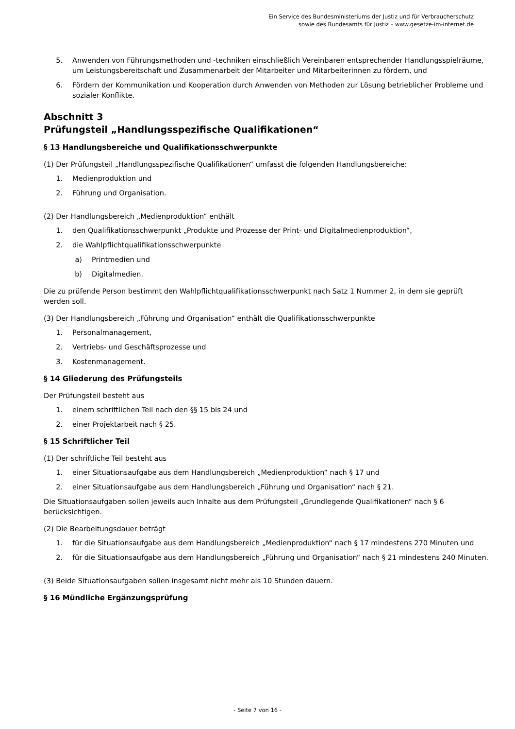Ein Service des Bundesministeriums der Justiz und für Verbraucherschutz
sowie des Bundesamts für Justiz – www.gesetze-im-internet.de
5. Anwenden von Führungsmethoden und -techniken einschließlich Vereinbaren entsprechender Handlungsspielräume, um Leistungsbereitschaft und Zusammenarbeit der Mitarbeiter und Mitarbeiterinnen zu fördern, und
6. Fördern der Kommunikation und Kooperation durch Anwenden von Methoden zur Lösung betrieblicher Probleme und sozialer Konflikte.
Abschnitt 3
Prüfungsteil „Handlungsspezifische Qualifikationen“
§ 13 Handlungsbereiche und Qualifikationsschwerpunkte
(1) Der Prüfungsteil „Handlungsspezifische Qualifikationen“ umfasst die folgenden Handlungsbereiche:
1. Medienproduktion und
2. Führung und Organisation.
(2) Der Handlungsbereich „Medienproduktion“ enthält
1. den Qualifikationsschwerpunkt „Produkte und Prozesse der Print- und Digitalmedienproduktion“,
2. die Wahlpflichtqualifikationsschwerpunkte
a) Printmedien und
b) Digitalmedien.
Die zu prüfende Person bestimmt den Wahlpflichtqualifikationsschwerpunkt nach Satz 1 Nummer 2, in dem sie geprüft werden soll.
(3) Der Handlungsbereich „Führung und Organisation“ enthält die Qualifikationsschwerpunkte
1. Personalmanagement,
2. Vertriebs- und Geschäftsprozesse und
3. Kostenmanagement.
§ 14 Gliederung des Prüfungsteils
Der Prüfungsteil besteht aus
1. einem schriftlichen Teil nach den §§ 15 bis 24 und
2. einer Projektarbeit nach § 25.
§ 15 Schriftlicher Teil
(1) Der schriftliche Teil besteht aus
1. einer Situationsaufgabe aus dem Handlungsbereich „Medienproduktion“ nach § 17 und
2. einer Situationsaufgabe aus dem Handlungsbereich „Führung und Organisation“ nach § 21.
Die Situationsaufgaben sollen jeweils auch Inhalte aus dem Prüfungsteil „Grundlegende Qualifikationen“ nach § 6 berücksichtigen.
(2) Die Bearbeitungsdauer beträgt
1. für die Situationsaufgabe aus dem Handlungsbereich „Medienproduktion“ nach § 17 mindestens 270 Minuten und
2. für die Situationsaufgabe aus dem Handlungsbereich „Führung und Organisation“ nach § 21 mindestens 240 Minuten.
(3) Beide Situationsaufgaben sollen insgesamt nicht mehr als 10 Stunden dauern.
§ 16 Mündliche Ergänzungsprüfung
- Seite 7 von 16 -